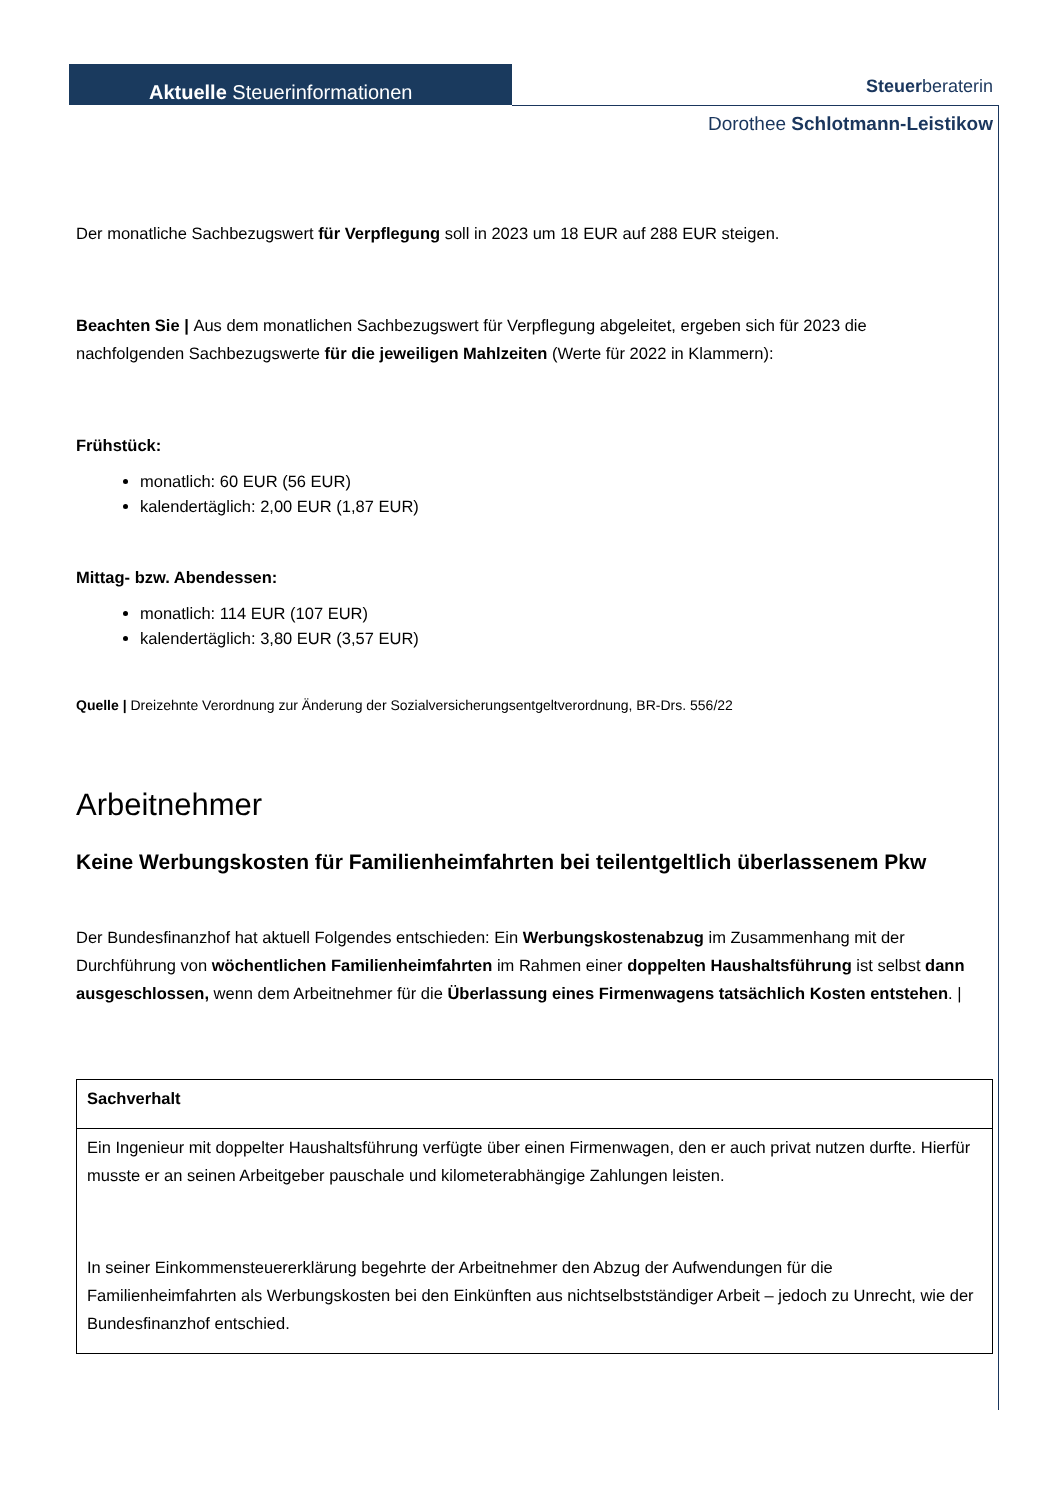Aktuelle Steuerinformationen
Steuerberateri​n
Dorothee Schlotmann-Leistikow
Der monatliche Sachbezugswert für Verpflegung soll in 2023 um 18 EUR auf 288 EUR steigen.
Beachten Sie | Aus dem monatlichen Sachbezugswert für Verpflegung abgeleitet, ergeben sich für 2023 die nachfolgenden Sachbezugswerte für die jeweiligen Mahlzeiten (Werte für 2022 in Klammern):
Frühstück:
monatlich: 60 EUR (56 EUR)
kalendertäglich: 2,00 EUR (1,87 EUR)
Mittag- bzw. Abendessen:
monatlich: 114 EUR (107 EUR)
kalendertäglich: 3,80 EUR (3,57 EUR)
Quelle | Dreizehnte Verordnung zur Änderung der Sozialversicherungsentgeltverordnung, BR-Drs. 556/22
Arbeitnehmer
Keine Werbungskosten für Familienheimfahrten bei teilentgeltlich überlassenem Pkw
Der Bundesfinanzhof hat aktuell Folgendes entschieden: Ein Werbungskostenabzug im Zusammenhang mit der Durchführung von wöchentlichen Familienheimfahrten im Rahmen einer doppelten Haushaltsführung ist selbst dann ausgeschlossen, wenn dem Arbeitnehmer für die Überlassung eines Firmenwagens tatsächlich Kosten entstehen. |
| Sachverhalt |
| Ein Ingenieur mit doppelter Haushaltsführung verfügte über einen Firmenwagen, den er auch privat nutzen durfte. Hierfür musste er an seinen Arbeitgeber pauschale und kilometerabhängige Zahlungen leisten. In seiner Einkommensteuererklärung begehrte der Arbeitnehmer den Abzug der Aufwendungen für die Familienheimfahrten als Werbungskosten bei den Einkünften aus nichtselbstständiger Arbeit – jedoch zu Unrecht, wie der Bundesfinanzhof entschied. |